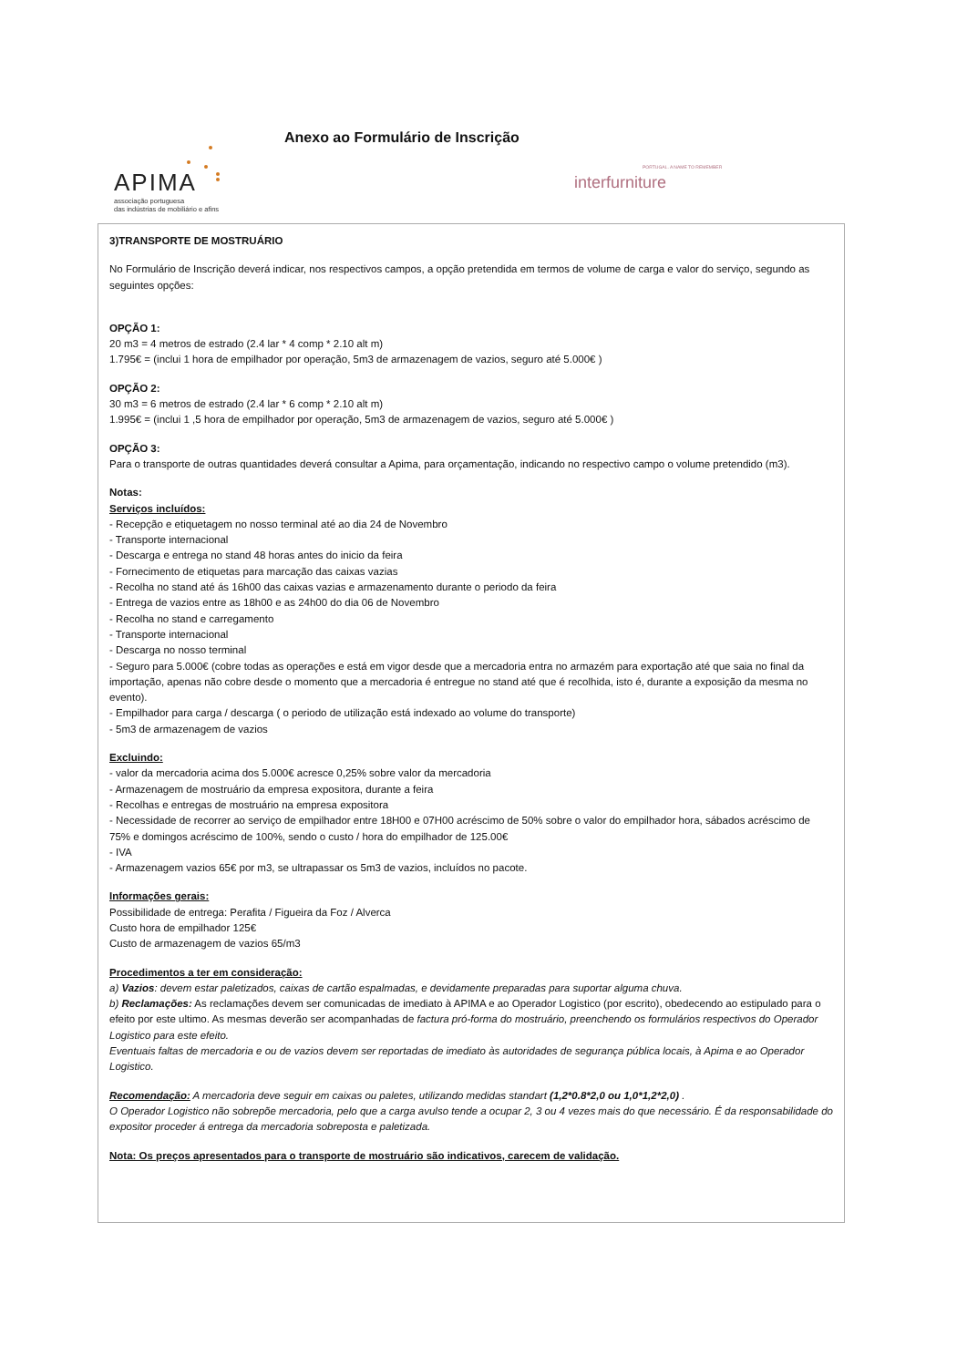APIMA
associação portuguesa
das indústrias de mobiliário e afins
Anexo ao Formulário de Inscrição
interfurniture
PORTUGAL. A NAME TO REMEMBER
3)TRANSPORTE DE MOSTRUÁRIO
No Formulário de Inscrição deverá indicar, nos respectivos campos, a opção pretendida em termos de volume de carga e valor do serviço, segundo as seguintes opções:
OPÇÃO 1:
20 m3 = 4 metros de estrado (2.4 lar * 4 comp * 2.10 alt m)
1.795€ = (inclui 1 hora de empilhador por operação, 5m3 de armazenagem de vazios, seguro até 5.000€ )
OPÇÃO 2:
30 m3 = 6 metros de estrado (2.4 lar * 6 comp * 2.10 alt m)
1.995€ = (inclui 1 ,5 hora de empilhador por operação, 5m3 de armazenagem de vazios, seguro até 5.000€ )
OPÇÃO 3:
Para o transporte de outras quantidades deverá consultar a Apima, para orçamentação, indicando no respectivo campo o volume pretendido (m3).
Notas:
Serviços incluídos:
- Recepção e etiquetagem no nosso terminal até ao dia 24 de Novembro
- Transporte internacional
- Descarga e entrega no stand 48 horas antes do inicio da feira
- Fornecimento de etiquetas para marcação das caixas vazias
- Recolha no stand até ás 16h00 das caixas vazias e armazenamento durante o periodo da feira
- Entrega de vazios entre as 18h00 e as 24h00 do dia 06 de Novembro
- Recolha no stand e carregamento
- Transporte internacional
- Descarga no nosso terminal
- Seguro para 5.000€ (cobre todas as operações e está em vigor desde que a mercadoria entra no armazém para exportação até que saia no final da importação, apenas não cobre desde o momento que a mercadoria é entregue no stand até que é recolhida, isto é, durante a exposição da mesma no evento).
- Empilhador para carga / descarga ( o periodo de utilização está indexado ao volume do transporte)
- 5m3 de armazenagem de vazios
Excluindo:
- valor da mercadoria acima dos 5.000€ acresce 0,25% sobre valor da mercadoria
- Armazenagem de mostruário da empresa expositora, durante a feira
- Recolhas e entregas de mostruário na empresa expositora
- Necessidade de recorrer ao serviço de empilhador entre 18H00 e 07H00 acréscimo de 50% sobre o valor do empilhador hora, sábados acréscimo de 75% e domingos acréscimo de 100%, sendo o custo / hora do empilhador de 125.00€
- IVA
- Armazenagem vazios 65€ por m3, se ultrapassar os 5m3 de vazios, incluídos no pacote.
Informações gerais:
Possibilidade de entrega: Perafita / Figueira da Foz / Alverca
Custo hora de empilhador 125€
Custo de armazenagem de vazios 65/m3
Procedimentos a ter em consideração:
a) Vazios: devem estar paletizados, caixas de cartão espalmadas, e devidamente preparadas para suportar alguma chuva.
b) Reclamações: As reclamações devem ser comunicadas de imediato à APIMA e ao Operador Logistico (por escrito), obedecendo ao estipulado para o efeito por este ultimo. As mesmas deverão ser acompanhadas de factura pró-forma do mostruário, preenchendo os formulários respectivos do Operador Logistico para este efeito.
Eventuais faltas de mercadoria e ou de vazios devem ser reportadas de imediato às autoridades de segurança pública locais, à Apima e ao Operador Logistico.
Recomendação: A mercadoria deve seguir em caixas ou paletes, utilizando medidas standart (1,2*0.8*2,0 ou 1,0*1,2*2,0) .
O Operador Logistico não sobrepõe mercadoria, pelo que a carga avulso tende a ocupar 2, 3 ou 4 vezes mais do que necessário. É da responsabilidade do expositor proceder á entrega da mercadoria sobreposta e paletizada.
Nota: Os preços apresentados para o transporte de mostruário são indicativos, carecem de validação.